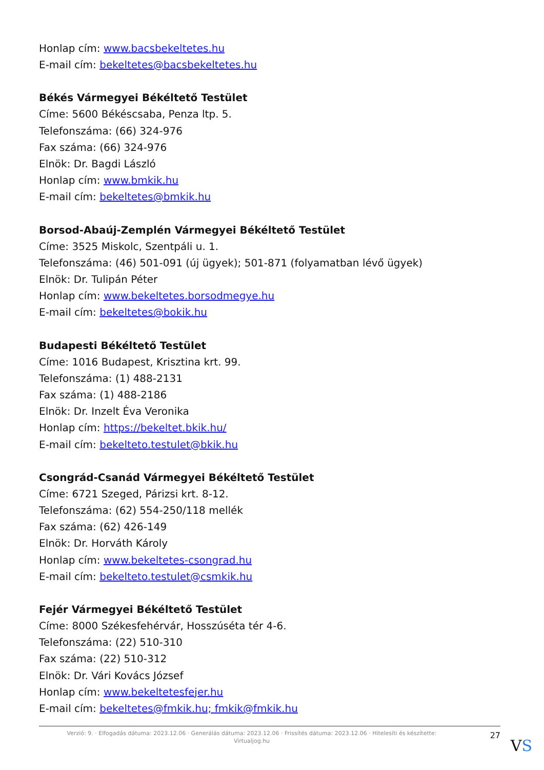Honlap cím: www.bacsbekeltetes.hu
E-mail cím: bekeltetes@bacsbekeltetes.hu
Békés Vármegyei Békéltető Testület
Címe: 5600 Békéscsaba, Penza ltp. 5.
Telefonszáma: (66) 324-976
Fax száma: (66) 324-976
Elnök: Dr. Bagdi László
Honlap cím: www.bmkik.hu
E-mail cím: bekeltetes@bmkik.hu
Borsod-Abaúj-Zemplén Vármegyei Békéltető Testület
Címe: 3525 Miskolc, Szentpáli u. 1.
Telefonszáma: (46) 501-091 (új ügyek); 501-871 (folyamatban lévő ügyek)
Elnök: Dr. Tulipán Péter
Honlap cím: www.bekeltetes.borsodmegye.hu
E-mail cím: bekeltetes@bokik.hu
Budapesti Békéltető Testület
Címe: 1016 Budapest, Krisztina krt. 99.
Telefonszáma: (1) 488-2131
Fax száma: (1) 488-2186
Elnök: Dr. Inzelt Éva Veronika
Honlap cím: https://bekeltet.bkik.hu/
E-mail cím: bekelteto.testulet@bkik.hu
Csongrád-Csanád Vármegyei Békéltető Testület
Címe: 6721 Szeged, Párizsi krt. 8-12.
Telefonszáma: (62) 554-250/118 mellék
Fax száma: (62) 426-149
Elnök: Dr. Horváth Károly
Honlap cím: www.bekeltetes-csongrad.hu
E-mail cím: bekelteto.testulet@csmkik.hu
Fejér Vármegyei Békéltető Testület
Címe: 8000 Székesfehérvár, Hosszúséta tér 4-6.
Telefonszáma: (22) 510-310
Fax száma: (22) 510-312
Elnök: Dr. Vári Kovács József
Honlap cím: www.bekeltetesfejer.hu
E-mail cím: bekeltetes@fmkik.hu; fmkik@fmkik.hu
Verzió: 9. · Elfogadás dátuma: 2023.12.06 · Generálás dátuma: 2023.12.06 · Frissítés dátuma: 2023.12.06 · Hitelesíti és készítette: Virtualjog.hu
27
VS